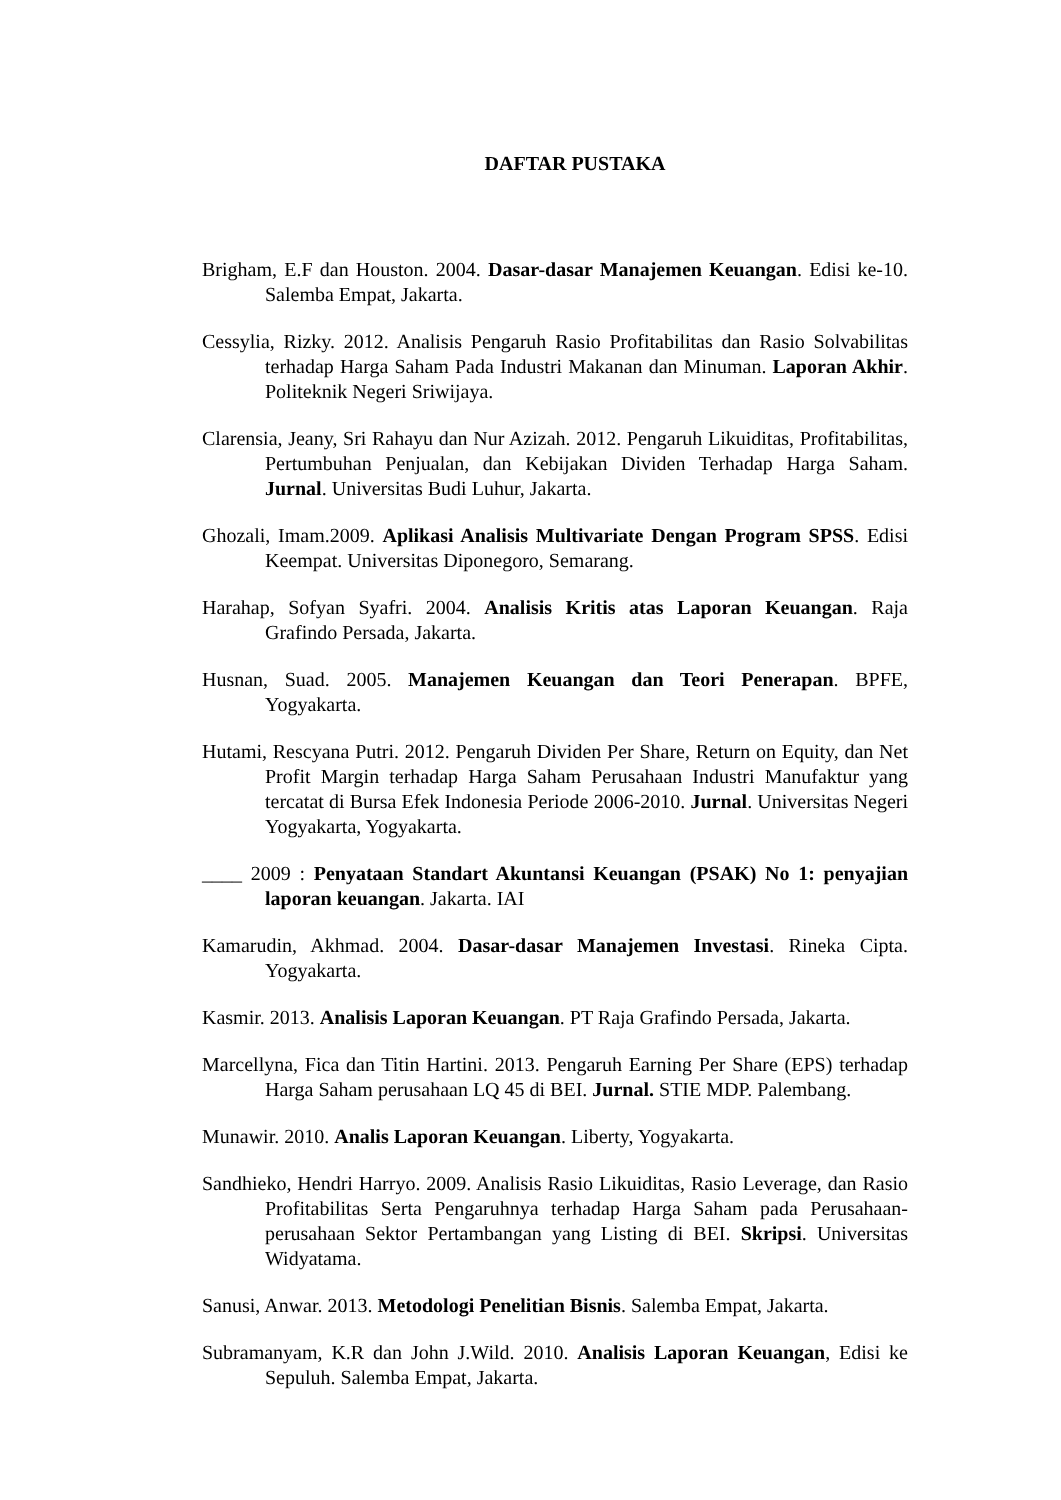DAFTAR PUSTAKA
Brigham, E.F dan Houston. 2004. Dasar-dasar Manajemen Keuangan. Edisi ke-10. Salemba Empat, Jakarta.
Cessylia, Rizky. 2012. Analisis Pengaruh Rasio Profitabilitas dan Rasio Solvabilitas terhadap Harga Saham Pada Industri Makanan dan Minuman. Laporan Akhir. Politeknik Negeri Sriwijaya.
Clarensia, Jeany, Sri Rahayu dan Nur Azizah. 2012. Pengaruh Likuiditas, Profitabilitas, Pertumbuhan Penjualan, dan Kebijakan Dividen Terhadap Harga Saham. Jurnal. Universitas Budi Luhur, Jakarta.
Ghozali, Imam.2009. Aplikasi Analisis Multivariate Dengan Program SPSS. Edisi Keempat. Universitas Diponegoro, Semarang.
Harahap, Sofyan Syafri. 2004. Analisis Kritis atas Laporan Keuangan. Raja Grafindo Persada, Jakarta.
Husnan, Suad. 2005. Manajemen Keuangan dan Teori Penerapan. BPFE, Yogyakarta.
Hutami, Rescyana Putri. 2012. Pengaruh Dividen Per Share, Return on Equity, dan Net Profit Margin terhadap Harga Saham Perusahaan Industri Manufaktur yang tercatat di Bursa Efek Indonesia Periode 2006-2010. Jurnal. Universitas Negeri Yogyakarta, Yogyakarta.
____ 2009 : Penyataan Standart Akuntansi Keuangan (PSAK) No 1: penyajian laporan keuangan. Jakarta. IAI
Kamarudin, Akhmad. 2004. Dasar-dasar Manajemen Investasi. Rineka Cipta. Yogyakarta.
Kasmir. 2013. Analisis Laporan Keuangan. PT Raja Grafindo Persada, Jakarta.
Marcellyna, Fica dan Titin Hartini. 2013. Pengaruh Earning Per Share (EPS) terhadap Harga Saham perusahaan LQ 45 di BEI. Jurnal. STIE MDP. Palembang.
Munawir. 2010. Analis Laporan Keuangan. Liberty, Yogyakarta.
Sandhieko, Hendri Harryo. 2009. Analisis Rasio Likuiditas, Rasio Leverage, dan Rasio Profitabilitas Serta Pengaruhnya terhadap Harga Saham pada Perusahaan-perusahaan Sektor Pertambangan yang Listing di BEI. Skripsi. Universitas Widyatama.
Sanusi, Anwar. 2013. Metodologi Penelitian Bisnis. Salemba Empat, Jakarta.
Subramanyam, K.R dan John J.Wild. 2010. Analisis Laporan Keuangan, Edisi ke Sepuluh. Salemba Empat, Jakarta.